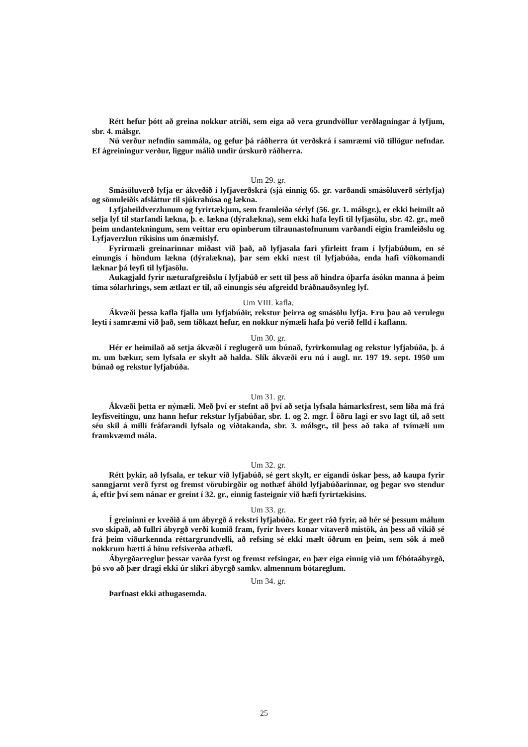Rétt hefur þótt að greina nokkur atriði, sem eiga að vera grundvöllur verðlagningar á lyfjum, sbr. 4. málsgr.
Nú verður nefndin sammála, og gefur þá ráðherra út verðskrá í samræmi við tillögur nefndar. Ef ágreiningur verður, liggur málið undir úrskurð ráðherra.
Um 29. gr.
Smásöluverð lyfja er ákveðið í lyfjaverðskrá (sjá einnig 65. gr. varðandi smásöluverð sérlyfja) og sömuleiðis afsláttur til sjúkrahúsa og lækna.
Lyfjaheildverzlunum og fyrirtækjum, sem framleiða sérlyf (56. gr. 1. málsgr.), er ekki heimilt að selja lyf til starfandi lækna, þ. e. lækna (dýralækna), sem ekki hafa leyfi til lyfjasölu, sbr. 42. gr., með þeim undantekningum, sem veittar eru opinberum tilraunastofnunum varðandi eigin framleiðslu og Lyfjaverzlun ríkisins um ónæmislyf.
Fyrirmæli greinarinnar miðast við það, að lyfjasala fari yfirleitt fram í lyfjabúðum, en sé einungis í höndum lækna (dýralækna), þar sem ekki næst til lyfjabúða, enda hafi viðkomandi læknar þá leyfi til lyfjasölu.
Aukagjald fyrir næturafgreiðslu í lyfjabúð er sett til þess að hindra óþarfa ásókn manna á þeim tíma sólarhrings, sem ætlazt er til, að einungis séu afgreidd bráðnauðsynleg lyf.
Um VIII. kafla.
Ákvæði þessa kafla fjalla um lyfjabúðir, rekstur þeirra og smásölu lyfja. Eru þau að verulegu leyti í samræmi við það, sem tíðkazt hefur, en nokkur nýmæli hafa þó verið felld í kaflann.
Um 30. gr.
Hér er heimilað að setja ákvæði í reglugerð um búnað, fyrirkomulag og rekstur lyfjabúða, þ. á m. um bækur, sem lyfsala er skylt að halda. Slík ákvæði eru nú i augl. nr. 197 19. sept. 1950 um búnað og rekstur lyfjabúða.
Um 31. gr.
Ákvæði þetta er nýmæli. Með því er stefnt að því að setja lyfsala hámarksfrest, sem líða má frá leyfisveitingu, unz hann hefur rekstur lyfjabúðar, sbr. 1. og 2. mgr. Í öðru lagi er svo lagt til, að sett séu skil á milli fráfarandi lyfsala og viðtakanda, sbr. 3. málsgr., til þess að taka af tvímæli um framkvæmd mála.
Um 32. gr.
Rétt þykir, að lyfsala, er tekur við lyfjabúð, sé gert skylt, er eigandi óskar þess, að kaupa fyrir sanngjarnt verð fyrst og fremst vörubirgðir og nothæf áhöld lyfjabúðarinnar, og þegar svo stendur á, eftir því sem nánar er greint í 32. gr., einnig fasteignir við hæfi fyrirtækisins.
Um 33. gr.
Í greininni er kveðið á um ábyrgð á rekstri lyfjabúða. Er gert ráð fyrir, að hér sé þessum málum svo skipað, að fullri ábyrgð verði komið fram, fyrir hvers konar vítaverð mistök, án þess að vikið sé frá þeim viðurkennda réttargrundvelli, að refsing sé ekki mælt öðrum en þeim, sem sök á með nokkrum hætti á hinu refsiverða athæfi.
Ábyrgðarreglur þessar varða fyrst og fremst refsingar, en þær eiga einnig við um fébótaábyrgð, þó svo að þær dragi ekki úr slíkri ábyrgð samkv. almennum bótareglum.
Um 34. gr.
Þarfnast ekki athugasemda.
25